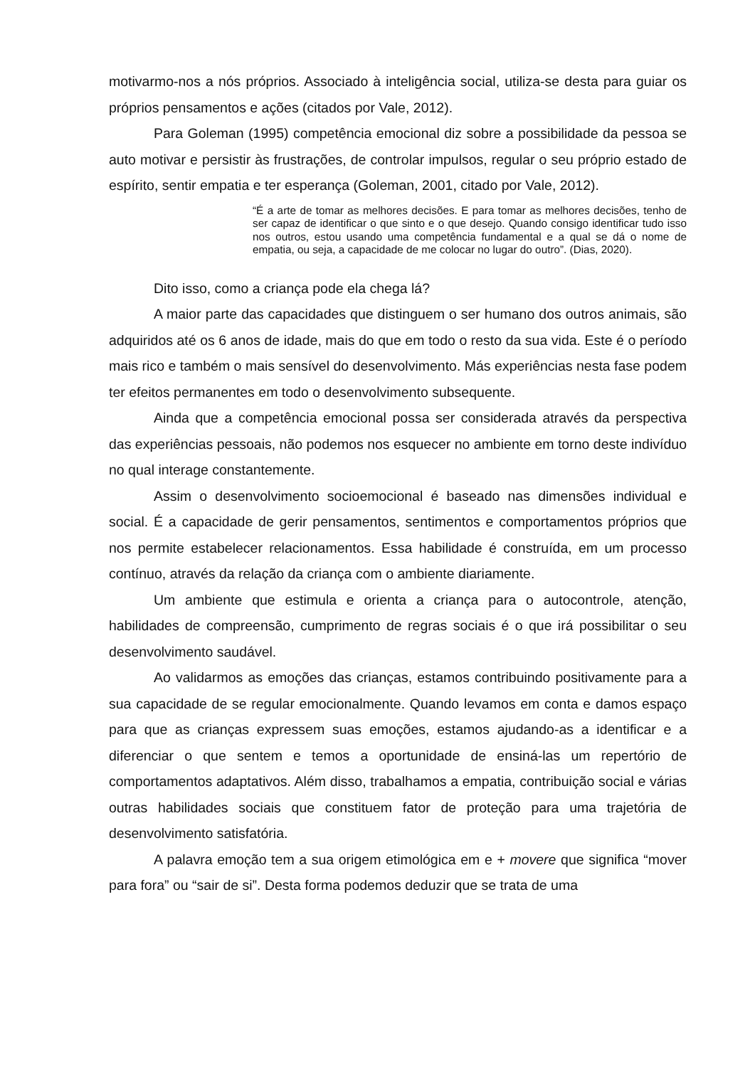motivarmo-nos a nós próprios. Associado à inteligência social, utiliza-se desta para guiar os próprios pensamentos e ações (citados por Vale, 2012).
Para Goleman (1995) competência emocional diz sobre a possibilidade da pessoa se auto motivar e persistir às frustrações, de controlar impulsos, regular o seu próprio estado de espírito, sentir empatia e ter esperança (Goleman, 2001, citado por Vale, 2012).
“É a arte de tomar as melhores decisões. E para tomar as melhores decisões, tenho de ser capaz de identificar o que sinto e o que desejo. Quando consigo identificar tudo isso nos outros, estou usando uma competência fundamental e a qual se dá o nome de empatia, ou seja, a capacidade de me colocar no lugar do outro”. (Dias, 2020).
Dito isso, como a criança pode ela chega lá?
A maior parte das capacidades que distinguem o ser humano dos outros animais, são adquiridos até os 6 anos de idade, mais do que em todo o resto da sua vida. Este é o período mais rico e também o mais sensível do desenvolvimento. Más experiências nesta fase podem ter efeitos permanentes em todo o desenvolvimento subsequente.
Ainda que a competência emocional possa ser considerada através da perspectiva das experiências pessoais, não podemos nos esquecer no ambiente em torno deste indivíduo no qual interage constantemente.
Assim o desenvolvimento socioemocional é baseado nas dimensões individual e social. É a capacidade de gerir pensamentos, sentimentos e comportamentos próprios que nos permite estabelecer relacionamentos. Essa habilidade é construída, em um processo contínuo, através da relação da criança com o ambiente diariamente.
Um ambiente que estimula e orienta a criança para o autocontrole, atenção, habilidades de compreensão, cumprimento de regras sociais é o que irá possibilitar o seu desenvolvimento saudável.
Ao validarmos as emoções das crianças, estamos contribuindo positivamente para a sua capacidade de se regular emocionalmente. Quando levamos em conta e damos espaço para que as crianças expressem suas emoções, estamos ajudando-as a identificar e a diferenciar o que sentem e temos a oportunidade de ensiná-las um repertório de comportamentos adaptativos. Além disso, trabalhamos a empatia, contribuição social e várias outras habilidades sociais que constituem fator de proteção para uma trajetória de desenvolvimento satisfatória.
A palavra emoção tem a sua origem etimológica em e + movere que significa “mover para fora” ou “sair de si”. Desta forma podemos deduzir que se trata de uma